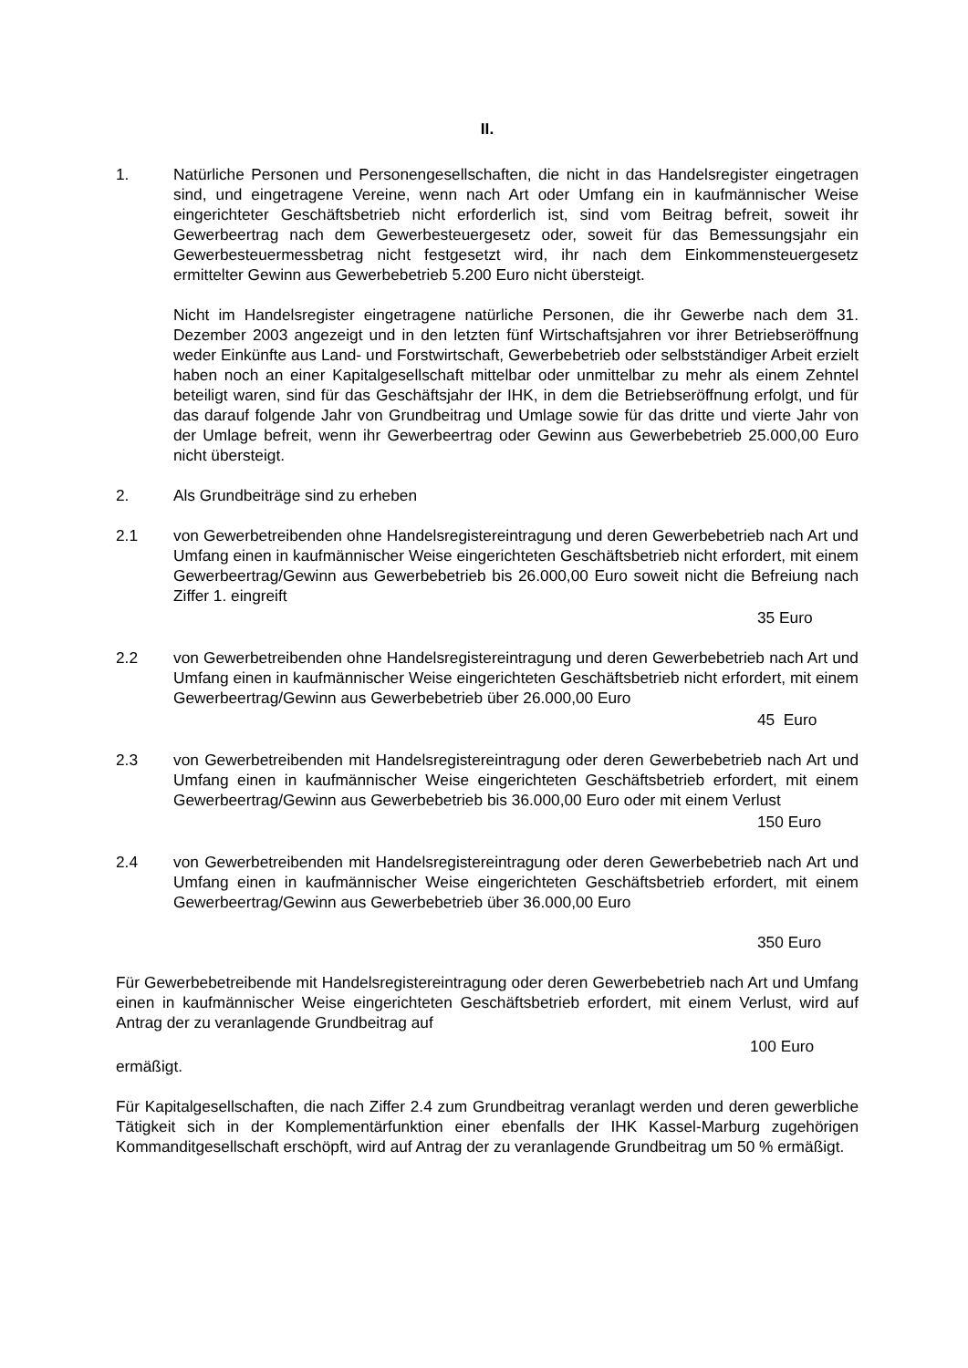II.
1. Natürliche Personen und Personengesellschaften, die nicht in das Handelsregister eingetragen sind, und eingetragene Vereine, wenn nach Art oder Umfang ein in kaufmännischer Weise eingerichteter Geschäftsbetrieb nicht erforderlich ist, sind vom Beitrag befreit, soweit ihr Gewerbeertrag nach dem Gewerbesteuergesetz oder, soweit für das Bemessungsjahr ein Gewerbesteuermessbetrag nicht festgesetzt wird, ihr nach dem Einkommensteuergesetz ermittelter Gewinn aus Gewerbebetrieb 5.200 Euro nicht übersteigt.
Nicht im Handelsregister eingetragene natürliche Personen, die ihr Gewerbe nach dem 31. Dezember 2003 angezeigt und in den letzten fünf Wirtschaftsjahren vor ihrer Betriebseröffnung weder Einkünfte aus Land- und Forstwirtschaft, Gewerbebetrieb oder selbstständiger Arbeit erzielt haben noch an einer Kapitalgesellschaft mittelbar oder unmittelbar zu mehr als einem Zehntel beteiligt waren, sind für das Geschäftsjahr der IHK, in dem die Betriebseröffnung erfolgt, und für das darauf folgende Jahr von Grundbeitrag und Umlage sowie für das dritte und vierte Jahr von der Umlage befreit, wenn ihr Gewerbeertrag oder Gewinn aus Gewerbebetrieb 25.000,00 Euro nicht übersteigt.
2. Als Grundbeiträge sind zu erheben
2.1 von Gewerbetreibenden ohne Handelsregistereintragung und deren Gewerbebetrieb nach Art und Umfang einen in kaufmännischer Weise eingerichteten Geschäftsbetrieb nicht erfordert, mit einem Gewerbeertrag/Gewinn aus Gewerbebetrieb bis 26.000,00 Euro soweit nicht die Befreiung nach Ziffer 1. eingreift
35 Euro
2.2 von Gewerbetreibenden ohne Handelsregistereintragung und deren Gewerbebetrieb nach Art und Umfang einen in kaufmännischer Weise eingerichteten Geschäftsbetrieb nicht erfordert, mit einem Gewerbeertrag/Gewinn aus Gewerbebetrieb über 26.000,00 Euro
45 Euro
2.3 von Gewerbetreibenden mit Handelsregistereintragung oder deren Gewerbebetrieb nach Art und Umfang einen in kaufmännischer Weise eingerichteten Geschäftsbetrieb erfordert, mit einem Gewerbeertrag/Gewinn aus Gewerbebetrieb bis 36.000,00 Euro oder mit einem Verlust
150 Euro
2.4 von Gewerbetreibenden mit Handelsregistereintragung oder deren Gewerbebetrieb nach Art und Umfang einen in kaufmännischer Weise eingerichteten Geschäftsbetrieb erfordert, mit einem Gewerbeertrag/Gewinn aus Gewerbebetrieb über 36.000,00 Euro
350 Euro
Für Gewerbebetreibende mit Handelsregistereintragung oder deren Gewerbebetrieb nach Art und Umfang einen in kaufmännischer Weise eingerichteten Geschäftsbetrieb erfordert, mit einem Verlust, wird auf Antrag der zu veranlagende Grundbeitrag auf
100 Euro
ermäßigt.
Für Kapitalgesellschaften, die nach Ziffer 2.4 zum Grundbeitrag veranlagt werden und deren gewerbliche Tätigkeit sich in der Komplementärfunktion einer ebenfalls der IHK Kassel-Marburg zugehörigen Kommanditgesellschaft erschöpft, wird auf Antrag der zu veranlagende Grundbeitrag um 50 % ermäßigt.